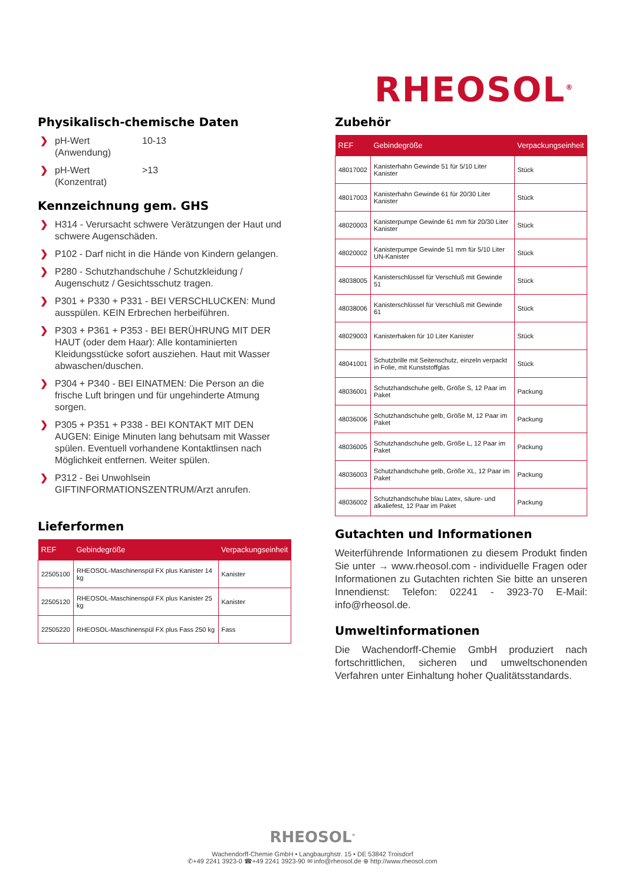RHEOSOL<sup>®</sup>
Physikalisch-chemische Daten
❯
pH-Wert
(Anwendung) 10-13
❯
pH-Wert
(Konzentrat) >13
Kennzeichnung gem. GHS
❯ H314 - Verursacht schwere Verätzungen der Haut und schwere Augenschäden.
❯ P102 - Darf nicht in die Hände von Kindern gelangen.
❯ P280 - Schutzhandschuhe / Schutzkleidung / Augenschutz / Gesichtsschutz tragen.
❯ P301 + P330 + P331 - BEI VERSCHLUCKEN: Mund ausspülen. KEIN Erbrechen herbeiführen.
❯ P303 + P361 + P353 - BEI BERÜHRUNG MIT DER HAUT (oder dem Haar): Alle kontaminierten Kleidungsstücke sofort ausziehen. Haut mit Wasser abwaschen/duschen.
❯ P304 + P340 - BEI EINATMEN: Die Person an die frische Luft bringen und für ungehinderte Atmung sorgen.
❯ P305 + P351 + P338 - BEI KONTAKT MIT DEN AUGEN: Einige Minuten lang behutsam mit Wasser spülen. Eventuell vorhandene Kontaktlinsen nach Möglichkeit entfernen. Weiter spülen.
❯ P312 - Bei Unwohlsein GIFTINFORMATIONSZENTRUM/Arzt anrufen.
Lieferformen
| REF | Gebindegröße | Verpackungseinheit |
| --- | --- | --- |
| 22505100 | RHEOSOL-Maschinenspül FX plus Kanister 14 kg | Kanister |
| 22505120 | RHEOSOL-Maschinenspül FX plus Kanister 25 kg | Kanister |
| 22505220 | RHEOSOL-Maschinenspül FX plus Fass 250 kg | Fass |
Zubehör
| REF | Gebindegröße | Verpackungseinheit |
| --- | --- | --- |
| 48017002 | Kanisterhahn Gewinde 51 für 5/10 Liter Kanister | Stück |
| 48017003 | Kanisterhahn Gewinde 61 für 20/30 Liter Kanister | Stück |
| 48020003 | Kanisterpumpe Gewinde 61 mm für 20/30 Liter Kanister | Stück |
| 48020002 | Kanisterpumpe Gewinde 51 mm für 5/10 Liter UN-Kanister | Stück |
| 48038005 | Kanisterschlüssel für Verschluß mit Gewinde 51 | Stück |
| 48038006 | Kanisterschlüssel für Verschluß mit Gewinde 61 | Stück |
| 48029003 | Kanisterhaken für 10 Liter Kanister | Stück |
| 48041001 | Schutzbrille mit Seitenschutz, einzeln verpackt in Folie, mit Kunststoffglas | Stück |
| 48036001 | Schutzhandschuhe gelb, Größe S, 12 Paar im Paket | Packung |
| 48036006 | Schutzhandschuhe gelb, Größe M, 12 Paar im Paket | Packung |
| 48036005 | Schutzhandschuhe gelb, Größe L, 12 Paar im Paket | Packung |
| 48036003 | Schutzhandschuhe gelb, Größe XL, 12 Paar im Paket | Packung |
| 48036002 | Schutzhandschuhe blau Latex, säure- und alkaliefest, 12 Paar im Paket | Packung |
Gutachten und Informationen
Weiterführende Informationen zu diesem Produkt finden Sie unter → www.rheosol.com - individuelle Fragen oder Informationen zu Gutachten richten Sie bitte an unseren Innendienst: Telefon: 02241 - 3923-70 E-Mail: info@rheosol.de.
Umweltinformationen
Die Wachendorff-Chemie GmbH produziert nach fortschrittlichen, sicheren und umweltschonenden Verfahren unter Einhaltung hoher Qualitätsstandards.
RHEOSOL<sup>®</sup>
Wachendorff-Chemie GmbH • Langbaurghstr. 15 • DE 53842 Troisdorf
✆+49 2241 3923-0 ☎+49 2241 3923-90 ✉ info@rheosol.de ⊕ http://www.rheosol.com